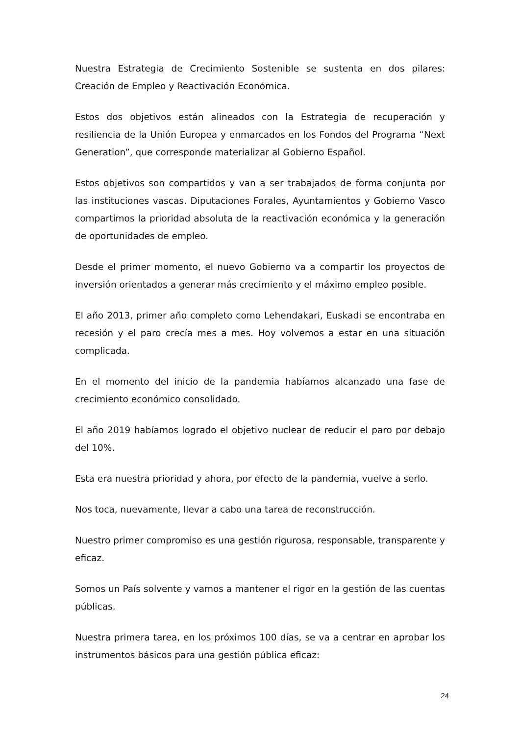Nuestra Estrategia de Crecimiento Sostenible se sustenta en dos pilares: Creación de Empleo y Reactivación Económica.
Estos dos objetivos están alineados con la Estrategia de recuperación y resiliencia de la Unión Europea y enmarcados en los Fondos del Programa “Next Generation”, que corresponde materializar al Gobierno Español.
Estos objetivos son compartidos y van a ser trabajados de forma conjunta por las instituciones vascas. Diputaciones Forales, Ayuntamientos y Gobierno Vasco compartimos la prioridad absoluta de la reactivación económica y la generación de oportunidades de empleo.
Desde el primer momento, el nuevo Gobierno va a compartir los proyectos de inversión orientados a generar más crecimiento y el máximo empleo posible.
El año 2013, primer año completo como Lehendakari, Euskadi se encontraba en recesión y el paro crecía mes a mes. Hoy volvemos a estar en una situación complicada.
En el momento del inicio de la pandemia habíamos alcanzado una fase de crecimiento económico consolidado.
El año 2019 habíamos logrado el objetivo nuclear de reducir el paro por debajo del 10%.
Esta era nuestra prioridad y ahora, por efecto de la pandemia, vuelve a serlo.
Nos toca, nuevamente, llevar a cabo una tarea de reconstrucción.
Nuestro primer compromiso es una gestión rigurosa, responsable, transparente y eficaz.
Somos un País solvente y vamos a mantener el rigor en la gestión de las cuentas públicas.
Nuestra primera tarea, en los próximos 100 días, se va a centrar en aprobar los instrumentos básicos para una gestión pública eficaz:
24